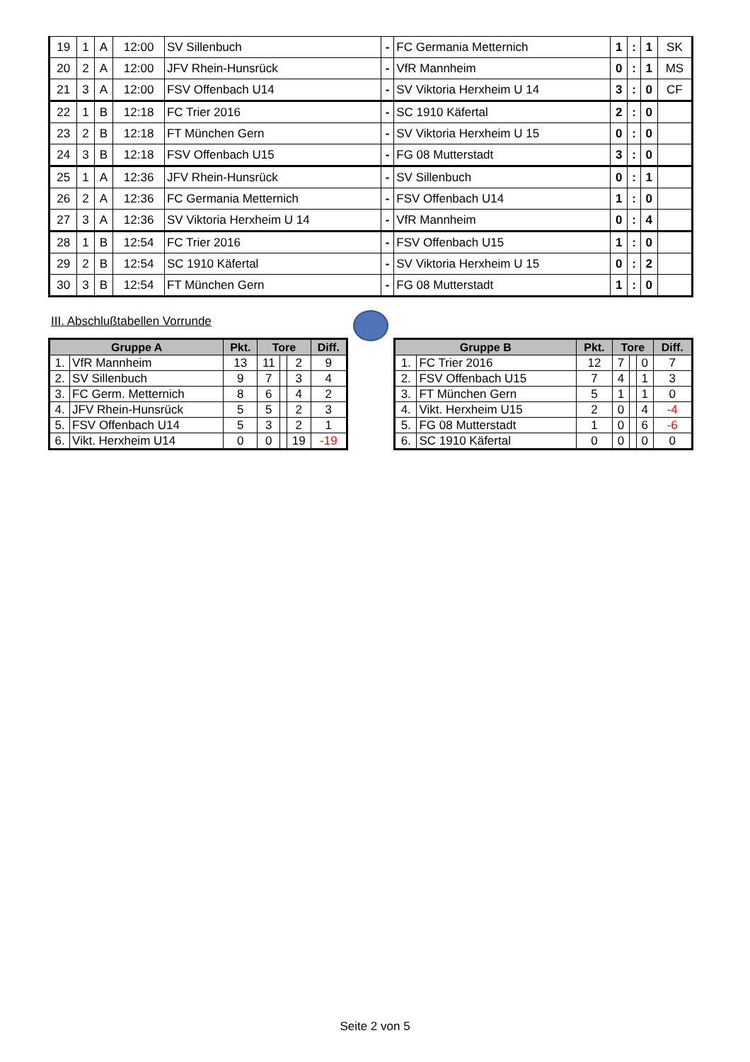| 19 | 1 | A | 12:00 | SV Sillenbuch | - | FC Germania Metternich | 1 | : | 1 | SK |
| 20 | 2 | A | 12:00 | JFV Rhein-Hunsrück | - | VfR Mannheim | 0 | : | 1 | MS |
| 21 | 3 | A | 12:00 | FSV Offenbach U14 | - | SV Viktoria Herxheim U 14 | 3 | : | 0 | CF |
| 22 | 1 | B | 12:18 | FC Trier 2016 | - | SC 1910 Käfertal | 2 | : | 0 | |
| 23 | 2 | B | 12:18 | FT München Gern | - | SV Viktoria Herxheim U 15 | 0 | : | 0 | |
| 24 | 3 | B | 12:18 | FSV Offenbach U15 | - | FG 08 Mutterstadt | 3 | : | 0 | |
| 25 | 1 | A | 12:36 | JFV Rhein-Hunsrück | - | SV Sillenbuch | 0 | : | 1 | |
| 26 | 2 | A | 12:36 | FC Germania Metternich | - | FSV Offenbach U14 | 1 | : | 0 | |
| 27 | 3 | A | 12:36 | SV Viktoria Herxheim U 14 | - | VfR Mannheim | 0 | : | 4 | |
| 28 | 1 | B | 12:54 | FC Trier 2016 | - | FSV Offenbach U15 | 1 | : | 0 | |
| 29 | 2 | B | 12:54 | SC 1910 Käfertal | - | SV Viktoria Herxheim U 15 | 0 | : | 2 | |
| 30 | 3 | B | 12:54 | FT München Gern | - | FG 08 Mutterstadt | 1 | : | 0 | |
III. Abschlußtabellen Vorrunde
| Gruppe A | | Pkt. | Tore | | | Diff. |
| --- | --- | --- | --- | --- | --- | --- |
| 1. | VfR Mannheim | 13 | 11 | | 2 | 9 |
| 2. | SV Sillenbuch | 9 | 7 | | 3 | 4 |
| 3. | FC Germ. Metternich | 8 | 6 | | 4 | 2 |
| 4. | JFV Rhein-Hunsrück | 5 | 5 | | 2 | 3 |
| 5. | FSV Offenbach U14 | 5 | 3 | | 2 | 1 |
| 6. | Vikt. Herxheim U14 | 0 | 0 | | 19 | -19 |
| Gruppe B | | Pkt. | Tore | | | Diff. |
| --- | --- | --- | --- | --- | --- | --- |
| 1. | FC Trier 2016 | 12 | 7 | | 0 | 7 |
| 2. | FSV Offenbach U15 | 7 | 4 | | 1 | 3 |
| 3. | FT München Gern | 5 | 1 | | 1 | 0 |
| 4. | Vikt. Herxheim U15 | 2 | 0 | | 4 | -4 |
| 5. | FG 08 Mutterstadt | 1 | 0 | | 6 | -6 |
| 6. | SC 1910 Käfertal | 0 | 0 | | 0 | 0 |
Seite 2 von 5